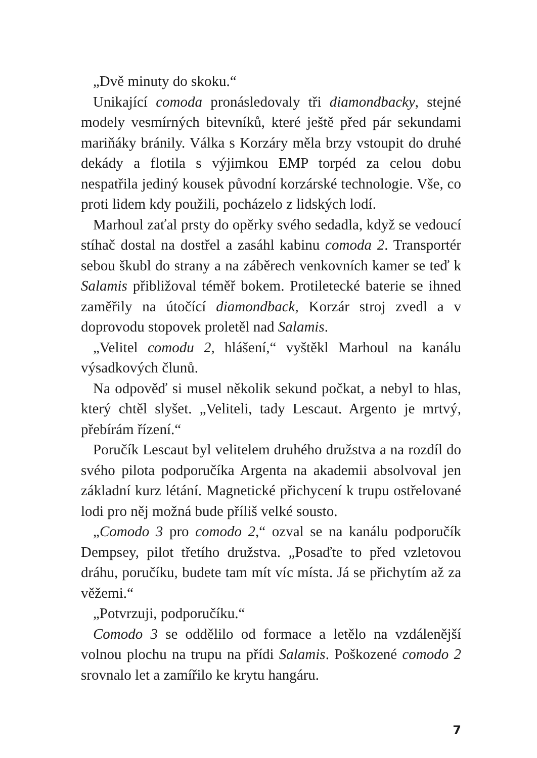„Dvě minuty do skoku.“
Unikající comoda pronásledovaly tři diamondbacky, stejné modely vesmírných bitevníků, které ještě před pár sekundami mariňáky bránily. Válka s Korzáry měla brzy vstoupit do druhé dekády a flotila s výjimkou EMP torpéd za celou dobu nespatřila jediný kousek původní korzárské technologie. Vše, co proti lidem kdy použili, pocházelo z lidských lodí.
Marhoul zaťal prsty do opěrky svého sedadla, když se vedoucí stíhač dostal na dostřel a zasáhl kabinu comoda 2. Transportér sebou škubl do strany a na záběrech venkovních kamer se teď k Salamis přibližoval téměř bokem. Protiletecké baterie se ihned zaměřily na útočící diamondback, Korzár stroj zvedl a v doprovodu stopovek proletěl nad Salamis.
„Velitel comodu 2, hlášení,“ vyštěkl Marhoul na kanálu výsadkových člunů.
Na odpověď si musel několik sekund počkat, a nebyl to hlas, který chtěl slyšet. „Veliteli, tady Lescaut. Argento je mrtvý, přebírám řízení.“
Poručík Lescaut byl velitelem druhého družstva a na rozdíl do svého pilota podporučíka Argenta na akademii absolvoval jen základní kurz létání. Magnetické přichycení k trupu ostřelované lodi pro něj možná bude příliš velké sousto.
„Comodo 3 pro comodo 2,“ ozval se na kanálu podporučík Dempsey, pilot třetího družstva. „Posaďte to před vzletovou dráhu, poručíku, budete tam mít víc místa. Já se přichytím až za věžemi.“
„Potvrzuji, podporučíku.“
Comodo 3 se oddělilo od formace a letělo na vzdálenější volnou plochu na trupu na přídi Salamis. Poškozené comodo 2 srovnalo let a zamířilo ke krytu hangáru.
7